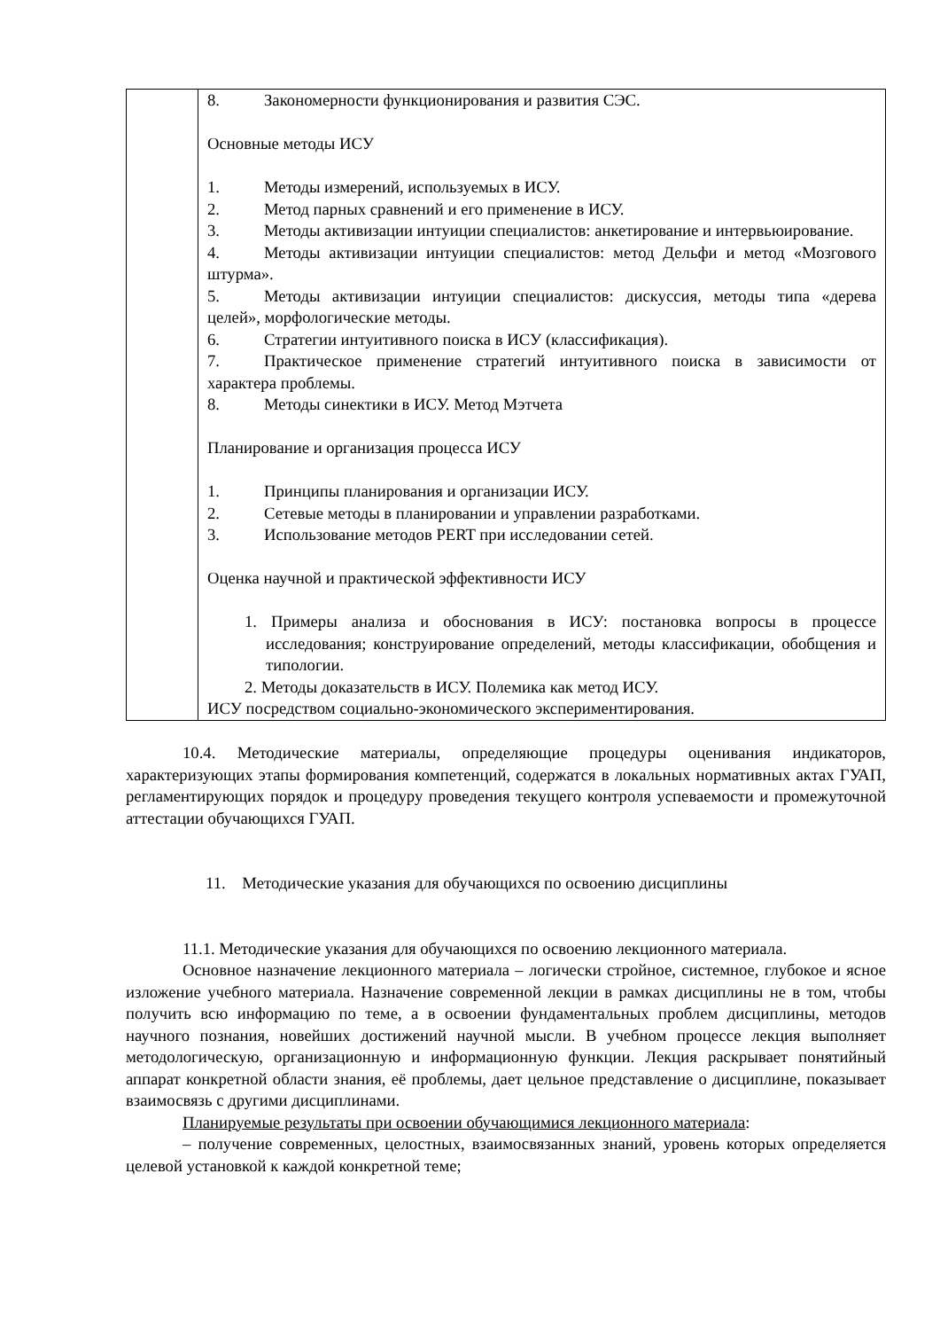| | 8. Закономерности функционирования и развития СЭС. Основные методы ИСУ 1. Методы измерений, используемых в ИСУ. 2. Метод парных сравнений и его применение в ИСУ. 3. Методы активизации интуиции специалистов: анкетирование и интервьюирование. 4. Методы активизации интуиции специалистов: метод Дельфи и метод «Мозгового штурма». 5. Методы активизации интуиции специалистов: дискуссия, методы типа «дерева целей», морфологические методы. 6. Стратегии интуитивного поиска в ИСУ (классификация). 7. Практическое применение стратегий интуитивного поиска в зависимости от характера проблемы. 8. Методы синектики в ИСУ. Метод Мэтчета Планирование и организация процесса ИСУ 1. Принципы планирования и организации ИСУ. 2. Сетевые методы в планировании и управлении разработками. 3. Использование методов PERT при исследовании сетей. Оценка научной и практической эффективности ИСУ 1. Примеры анализа и обоснования в ИСУ: постановка вопросы в процессе исследования; конструирование определений, методы классификации, обобщения и типологии. 2. Методы доказательств в ИСУ. Полемика как метод ИСУ. ИСУ посредством социально-экономического экспериментирования. |
10.4. Методические материалы, определяющие процедуры оценивания индикаторов, характеризующих этапы формирования компетенций, содержатся в локальных нормативных актах ГУАП, регламентирующих порядок и процедуру проведения текущего контроля успеваемости и промежуточной аттестации обучающихся ГУАП.
11. Методические указания для обучающихся по освоению дисциплины
11.1. Методические указания для обучающихся по освоению лекционного материала.
Основное назначение лекционного материала – логически стройное, системное, глубокое и ясное изложение учебного материала. Назначение современной лекции в рамках дисциплины не в том, чтобы получить всю информацию по теме, а в освоении фундаментальных проблем дисциплины, методов научного познания, новейших достижений научной мысли. В учебном процессе лекция выполняет методологическую, организационную и информационную функции. Лекция раскрывает понятийный аппарат конкретной области знания, её проблемы, дает цельное представление о дисциплине, показывает взаимосвязь с другими дисциплинами.
Планируемые результаты при освоении обучающимися лекционного материала:
– получение современных, целостных, взаимосвязанных знаний, уровень которых определяется целевой установкой к каждой конкретной теме;